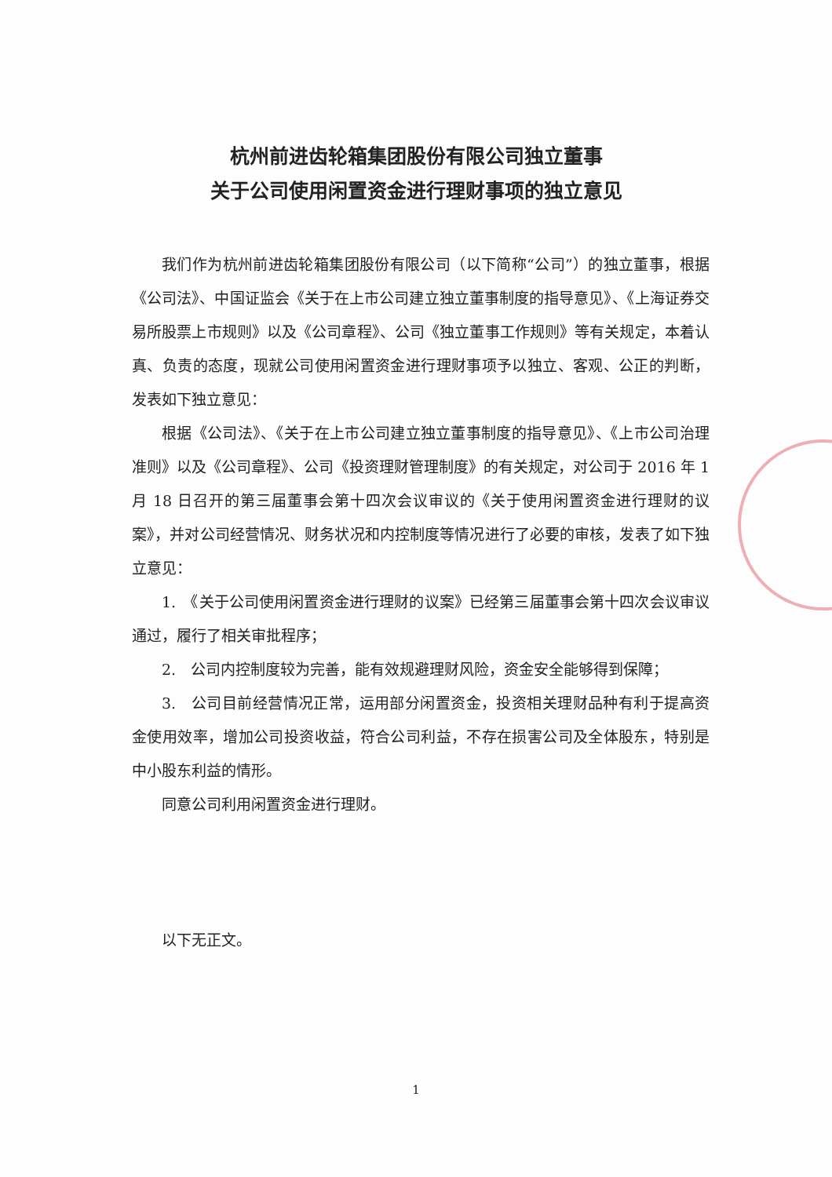杭州前进齿轮箱集团股份有限公司独立董事
关于公司使用闲置资金进行理财事项的独立意见
我们作为杭州前进齿轮箱集团股份有限公司（以下简称“公司”）的独立董事，根据《公司法》、中国证监会《关于在上市公司建立独立董事制度的指导意见》、《上海证券交易所股票上市规则》以及《公司章程》、公司《独立董事工作规则》等有关规定，本着认真、负责的态度，现就公司使用闲置资金进行理财事项予以独立、客观、公正的判断，发表如下独立意见：
根据《公司法》、《关于在上市公司建立独立董事制度的指导意见》、《上市公司治理准则》以及《公司章程》、公司《投资理财管理制度》的有关规定，对公司于 2016 年 1 月 18 日召开的第三届董事会第十四次会议审议的《关于使用闲置资金进行理财的议案》，并对公司经营情况、财务状况和内控制度等情况进行了必要的审核，发表了如下独立意见：
1.　《关于公司使用闲置资金进行理财的议案》已经第三届董事会第十四次会议审议通过，履行了相关审批程序；
2.　公司内控制度较为完善，能有效规避理财风险，资金安全能够得到保障；
3.　公司目前经营情况正常，运用部分闲置资金，投资相关理财品种有利于提高资金使用效率，增加公司投资收益，符合公司利益，不存在损害公司及全体股东，特别是中小股东利益的情形。
同意公司利用闲置资金进行理财。
以下无正文。
1